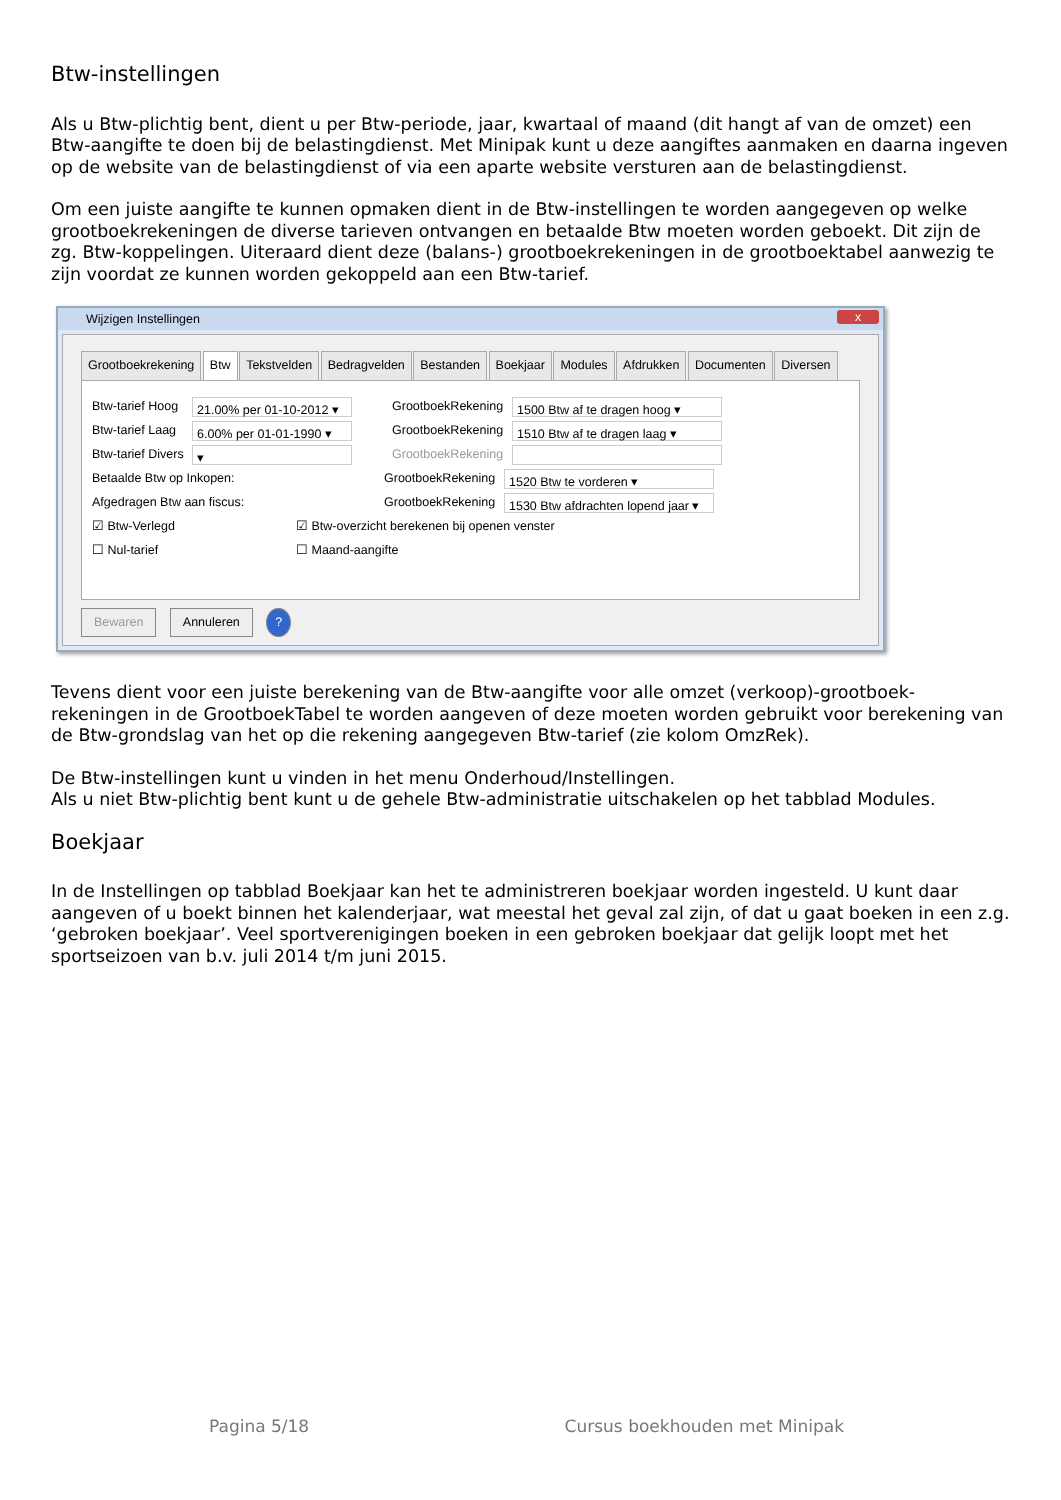Btw-instellingen
Als u Btw-plichtig bent, dient u per Btw-periode, jaar, kwartaal of maand (dit hangt af van de omzet) een Btw-aangifte te doen bij de belastingdienst. Met Minipak kunt u deze aangiftes aanmaken en daarna ingeven op de website van de belastingdienst of via een aparte website versturen aan de belastingdienst.
Om een juiste aangifte te kunnen opmaken dient in de Btw-instellingen te worden aangegeven op welke grootboekrekeningen de diverse tarieven ontvangen en betaalde Btw moeten worden geboekt. Dit zijn de zg. Btw-koppelingen. Uiteraard dient deze (balans-) grootboekrekeningen in de grootboektabel aanwezig te zijn voordat ze kunnen worden gekoppeld aan een Btw-tarief.
Wijzigen Instellingen x
Grootboekrekening Btw Tekstvelden Bedragvelden Bestanden Boekjaar Modules Afdrukken Documenten Diversen
Btw-tarief Hoog 21.00% per 01-10-2012 ▾ GrootboekRekening 1500 Btw af te dragen hoog ▾
Btw-tarief Laag 6.00% per 01-01-1990 ▾ GrootboekRekening 1510 Btw af te dragen laag ▾
Btw-tarief Divers ▾ GrootboekRekening
Betaalde Btw op Inkopen: GrootboekRekening 1520 Btw te vorderen ▾
Afgedragen Btw aan fiscus: GrootboekRekening 1530 Btw afdrachten lopend jaar ▾
☑ Btw-Verlegd ☑ Btw-overzicht berekenen bij openen venster
☐ Nul-tarief ☐ Maand-aangifte
Bewaren Annuleren ?
Tevens dient voor een juiste berekening van de Btw-aangifte voor alle omzet (verkoop)-grootboek-rekeningen in de GrootboekTabel te worden aangeven of deze moeten worden gebruikt voor berekening van de Btw-grondslag van het op die rekening aangegeven Btw-tarief (zie kolom OmzRek).
De Btw-instellingen kunt u vinden in het menu Onderhoud/Instellingen.
Als u niet Btw-plichtig bent kunt u de gehele Btw-administratie uitschakelen op het tabblad Modules.
Boekjaar
In de Instellingen op tabblad Boekjaar kan het te administreren boekjaar worden ingesteld. U kunt daar aangeven of u boekt binnen het kalenderjaar, wat meestal het geval zal zijn, of dat u gaat boeken in een z.g. ‘gebroken boekjaar’. Veel sportverenigingen boeken in een gebroken boekjaar dat gelijk loopt met het sportseizoen van b.v. juli 2014 t/m juni 2015.
Pagina 5/18 Cursus boekhouden met Minipak